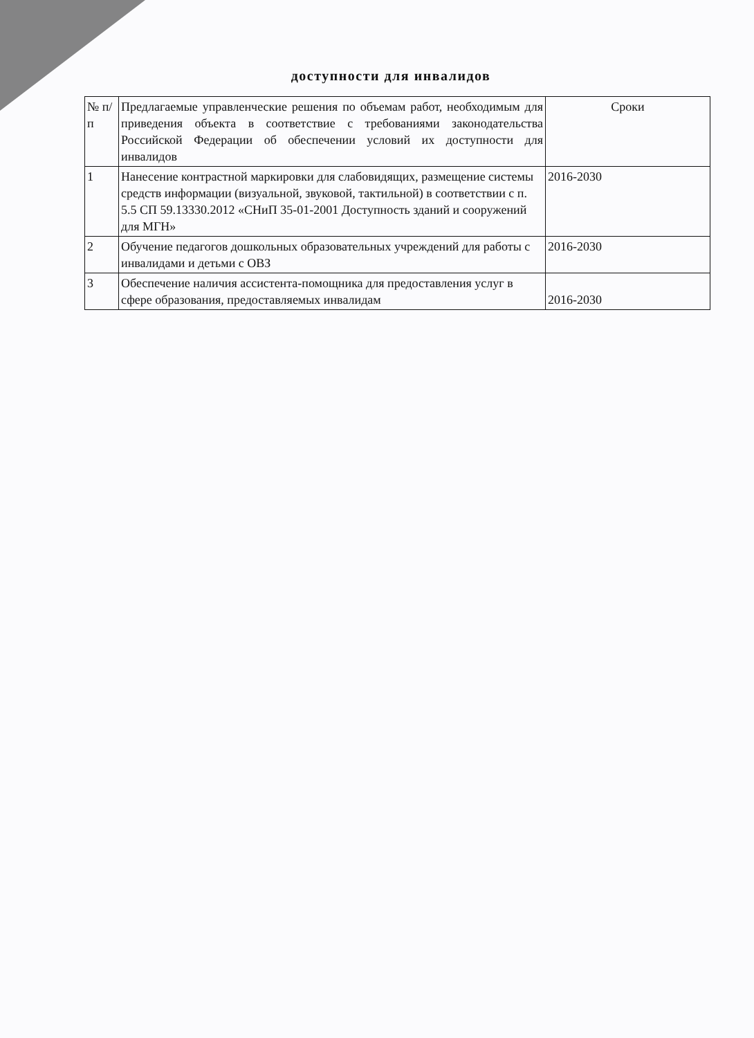доступности для инвалидов
| № п/п | Предлагаемые управленческие решения по объемам работ, необходимым для приведения объекта в соответствие с требованиями законодательства Российской Федерации об обеспечении условий их доступности для инвалидов | Сроки |
| --- | --- | --- |
| 1 | Нанесение контрастной маркировки для слабовидящих, размещение системы средств информации (визуальной, звуковой, тактильной) в соответствии с п. 5.5 СП 59.13330.2012 «СНиП 35-01-2001 Доступность зданий и сооружений для МГН» | 2016-2030 |
| 2 | Обучение педагогов дошкольных образовательных учреждений для работы с инвалидами и детьми с ОВЗ | 2016-2030 |
| 3 | Обеспечение наличия ассистента-помощника для предоставления услуг в сфере образования, предоставляемых инвалидам | 2016-2030 |